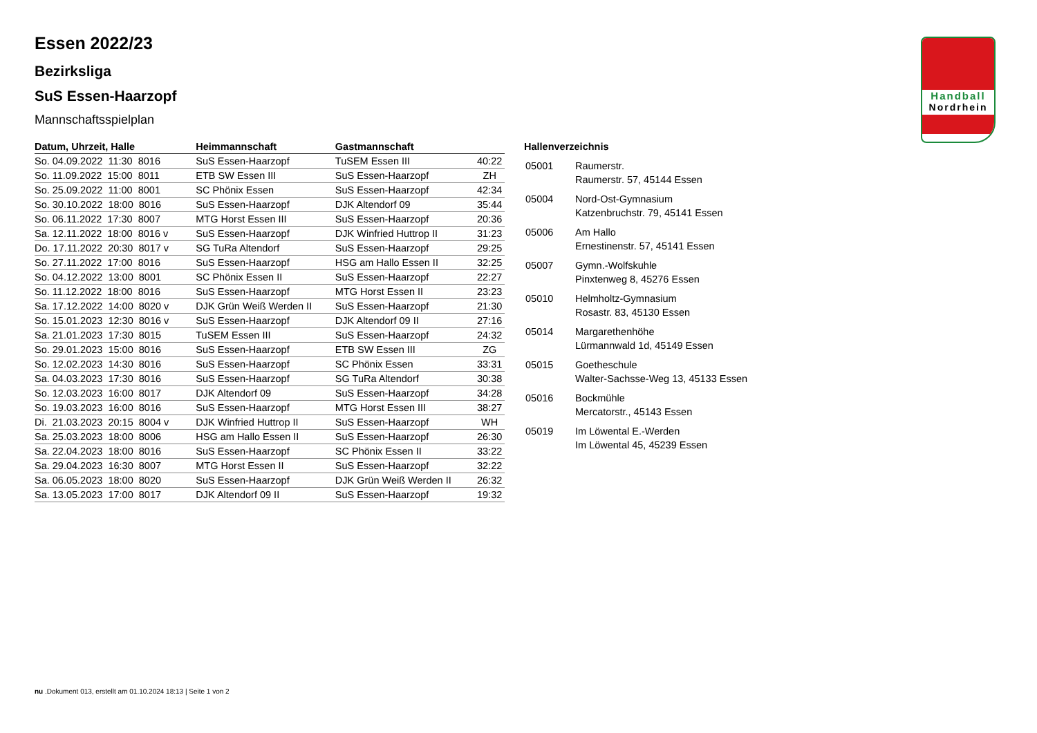Handball
Nordrhein
Essen 2022/23
Bezirksliga
SuS Essen-Haarzopf
Mannschaftsspielplan
| Datum, Uhrzeit, Halle | Heimmannschaft | Gastmannschaft | |
| --- | --- | --- | --- |
| So. 04.09.2022 11:30 8016 | SuS Essen-Haarzopf | TuSEM Essen III | 40:22 |
| So. 11.09.2022 15:00 8011 | ETB SW Essen III | SuS Essen-Haarzopf | ZH |
| So. 25.09.2022 11:00 8001 | SC Phönix Essen | SuS Essen-Haarzopf | 42:34 |
| So. 30.10.2022 18:00 8016 | SuS Essen-Haarzopf | DJK Altendorf 09 | 35:44 |
| So. 06.11.2022 17:30 8007 | MTG Horst Essen III | SuS Essen-Haarzopf | 20:36 |
| Sa. 12.11.2022 18:00 8016 v | SuS Essen-Haarzopf | DJK Winfried Huttrop II | 31:23 |
| Do. 17.11.2022 20:30 8017 v | SG TuRa Altendorf | SuS Essen-Haarzopf | 29:25 |
| So. 27.11.2022 17:00 8016 | SuS Essen-Haarzopf | HSG am Hallo Essen II | 32:25 |
| So. 04.12.2022 13:00 8001 | SC Phönix Essen II | SuS Essen-Haarzopf | 22:27 |
| So. 11.12.2022 18:00 8016 | SuS Essen-Haarzopf | MTG Horst Essen II | 23:23 |
| Sa. 17.12.2022 14:00 8020 v | DJK Grün Weiß Werden II | SuS Essen-Haarzopf | 21:30 |
| So. 15.01.2023 12:30 8016 v | SuS Essen-Haarzopf | DJK Altendorf 09 II | 27:16 |
| Sa. 21.01.2023 17:30 8015 | TuSEM Essen III | SuS Essen-Haarzopf | 24:32 |
| So. 29.01.2023 15:00 8016 | SuS Essen-Haarzopf | ETB SW Essen III | ZG |
| So. 12.02.2023 14:30 8016 | SuS Essen-Haarzopf | SC Phönix Essen | 33:31 |
| Sa. 04.03.2023 17:30 8016 | SuS Essen-Haarzopf | SG TuRa Altendorf | 30:38 |
| So. 12.03.2023 16:00 8017 | DJK Altendorf 09 | SuS Essen-Haarzopf | 34:28 |
| So. 19.03.2023 16:00 8016 | SuS Essen-Haarzopf | MTG Horst Essen III | 38:27 |
| Di. 21.03.2023 20:15 8004 v | DJK Winfried Huttrop II | SuS Essen-Haarzopf | WH |
| Sa. 25.03.2023 18:00 8006 | HSG am Hallo Essen II | SuS Essen-Haarzopf | 26:30 |
| Sa. 22.04.2023 18:00 8016 | SuS Essen-Haarzopf | SC Phönix Essen II | 33:22 |
| Sa. 29.04.2023 16:30 8007 | MTG Horst Essen II | SuS Essen-Haarzopf | 32:22 |
| Sa. 06.05.2023 18:00 8020 | SuS Essen-Haarzopf | DJK Grün Weiß Werden II | 26:32 |
| Sa. 13.05.2023 17:00 8017 | DJK Altendorf 09 II | SuS Essen-Haarzopf | 19:32 |
Hallenverzeichnis
| 05001 | Raumerstr. Raumerstr. 57, 45144 Essen |
| 05004 | Nord-Ost-Gymnasium Katzenbruchstr. 79, 45141 Essen |
| 05006 | Am Hallo Ernestinenstr. 57, 45141 Essen |
| 05007 | Gymn.-Wolfskuhle Pinxtenweg 8, 45276 Essen |
| 05010 | Helmholtz-Gymnasium Rosastr. 83, 45130 Essen |
| 05014 | Margarethenhöhe Lürmannwald 1d, 45149 Essen |
| 05015 | Goetheschule Walter-Sachsse-Weg 13, 45133 Essen |
| 05016 | Bockmühle Mercatorstr., 45143 Essen |
| 05019 | Im Löwental E.-Werden Im Löwental 45, 45239 Essen |
nu .Dokument 013, erstellt am 01.10.2024 18:13 | Seite 1 von 2